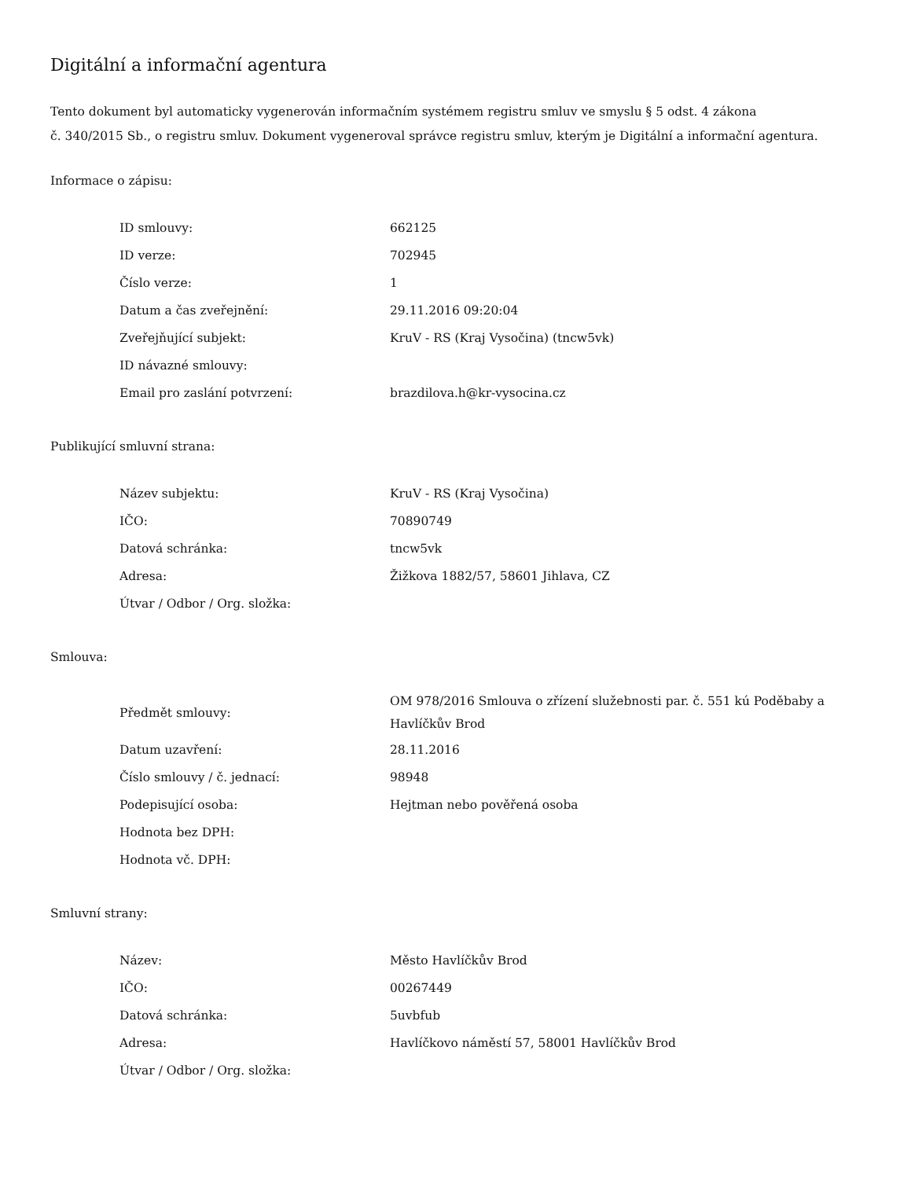Digitální a informační agentura
Tento dokument byl automaticky vygenerován informačním systémem registru smluv ve smyslu § 5 odst. 4 zákona
č. 340/2015 Sb., o registru smluv. Dokument vygeneroval správce registru smluv, kterým je Digitální a informační agentura.
Informace o zápisu:
| ID smlouvy: | 662125 |
| ID verze: | 702945 |
| Číslo verze: | 1 |
| Datum a čas zveřejnění: | 29.11.2016 09:20:04 |
| Zveřejňující subjekt: | KruV - RS (Kraj Vysočina) (tncw5vk) |
| ID návazné smlouvy: | |
| Email pro zaslání potvrzení: | brazdilova.h@kr-vysocina.cz |
Publikující smluvní strana:
| Název subjektu: | KruV - RS (Kraj Vysočina) |
| IČO: | 70890749 |
| Datová schránka: | tncw5vk |
| Adresa: | Žižkova 1882/57, 58601 Jihlava, CZ |
| Útvar / Odbor / Org. složka: | |
Smlouva:
| Předmět smlouvy: | OM 978/2016 Smlouva o zřízení služebnosti par. č. 551 kú Poděbaby a Havlíčkův Brod |
| Datum uzavření: | 28.11.2016 |
| Číslo smlouvy / č. jednací: | 98948 |
| Podepisující osoba: | Hejtman nebo pověřená osoba |
| Hodnota bez DPH: | |
| Hodnota vč. DPH: | |
Smluvní strany:
| Název: | Město Havlíčkův Brod |
| IČO: | 00267449 |
| Datová schránka: | 5uvbfub |
| Adresa: | Havlíčkovo náměstí 57, 58001 Havlíčkův Brod |
| Útvar / Odbor / Org. složka: | |